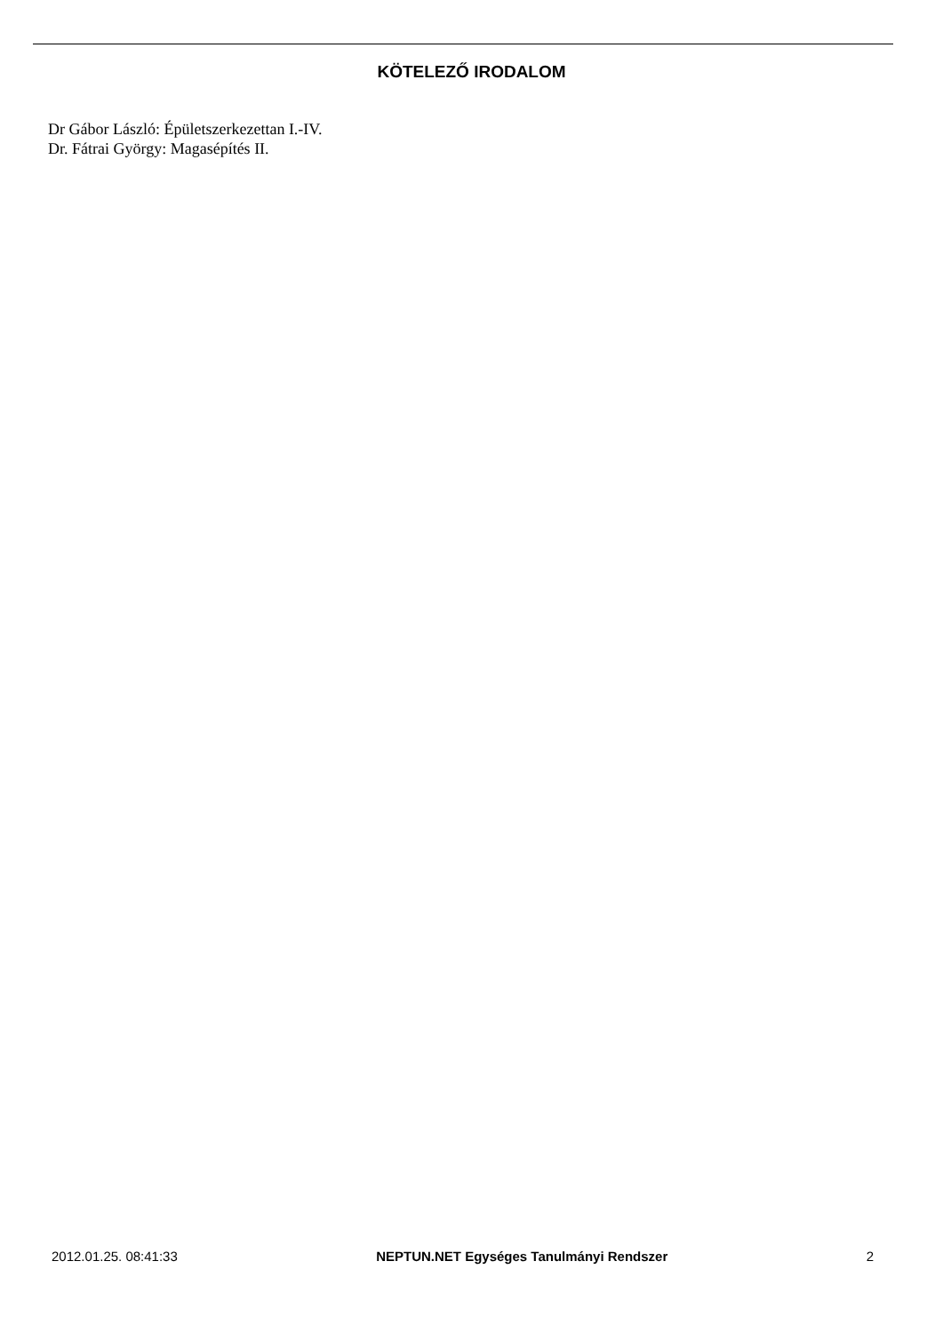KÖTELEZŐ IRODALOM
Dr Gábor László: Épületszerkezettan I.-IV.
Dr. Fátrai György: Magasépítés II.
2012.01.25. 08:41:33 NEPTUN.NET Egységes Tanulmányi Rendszer 2